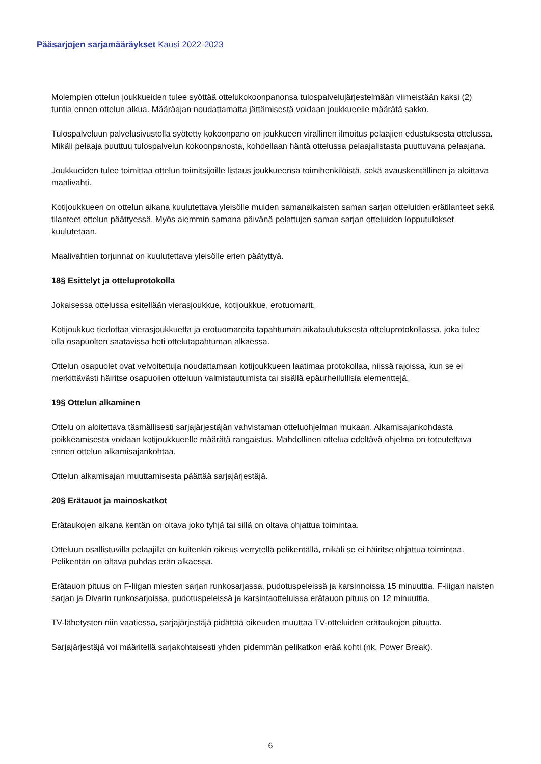Pääsarjojen sarjamääräykset Kausi 2022-2023
Molempien ottelun joukkueiden tulee syöttää ottelukokoonpanonsa tulospalvelujärjestelmään viimeistään kaksi (2) tuntia ennen ottelun alkua. Määräajan noudattamatta jättämisestä voidaan joukkueelle määrätä sakko.
Tulospalveluun palvelusivustolla syötetty kokoonpano on joukkueen virallinen ilmoitus pelaajien edustuksesta ottelussa. Mikäli pelaaja puuttuu tulospalvelun kokoonpanosta, kohdellaan häntä ottelussa pelaajalistasta puuttuvana pelaajana.
Joukkueiden tulee toimittaa ottelun toimitsijoille listaus joukkueensa toimihenkilöistä, sekä avauskentällinen ja aloittava maalivahti.
Kotijoukkueen on ottelun aikana kuulutettava yleisölle muiden samanaikaisten saman sarjan otteluiden erätilanteet sekä tilanteet ottelun päättyessä. Myös aiemmin samana päivänä pelattujen saman sarjan otteluiden lopputulokset kuulutetaan.
Maalivahtien torjunnat on kuulutettava yleisölle erien päätyttyä.
18§ Esittelyt ja otteluprotokolla
Jokaisessa ottelussa esitellään vierasjoukkue, kotijoukkue, erotuomarit.
Kotijoukkue tiedottaa vierasjoukkuetta ja erotuomareita tapahtuman aikataulutuksesta otteluprotokollassa, joka tulee olla osapuolten saatavissa heti ottelutapahtuman alkaessa.
Ottelun osapuolet ovat velvoitettuja noudattamaan kotijoukkueen laatimaa protokollaa, niissä rajoissa, kun se ei merkittävästi häiritse osapuolien otteluun valmistautumista tai sisällä epäurheilullisia elementtejä.
19§ Ottelun alkaminen
Ottelu on aloitettava täsmällisesti sarjajärjestäjän vahvistaman otteluohjelman mukaan. Alkamisajankohdasta poikkeamisesta voidaan kotijoukkueelle määrätä rangaistus. Mahdollinen ottelua edeltävä ohjelma on toteutettava ennen ottelun alkamisajankohtaa.
Ottelun alkamisajan muuttamisesta päättää sarjajärjestäjä.
20§ Erätauot ja mainoskatkot
Erätaukojen aikana kentän on oltava joko tyhjä tai sillä on oltava ohjattua toimintaa.
Otteluun osallistuvilla pelaajilla on kuitenkin oikeus verrytellä pelikentällä, mikäli se ei häiritse ohjattua toimintaa. Pelikentän on oltava puhdas erän alkaessa.
Erätauon pituus on F-liigan miesten sarjan runkosarjassa, pudotuspeleissä ja karsinnoissa 15 minuuttia. F-liigan naisten sarjan ja Divarin runkosarjoissa, pudotuspeleissä ja karsintaotteluissa erätauon pituus on 12 minuuttia.
TV-lähetysten niin vaatiessa, sarjajärjestäjä pidättää oikeuden muuttaa TV-otteluiden erätaukojen pituutta.
Sarjajärjestäjä voi määritellä sarjakohtaisesti yhden pidemmän pelikatkon erää kohti (nk. Power Break).
6